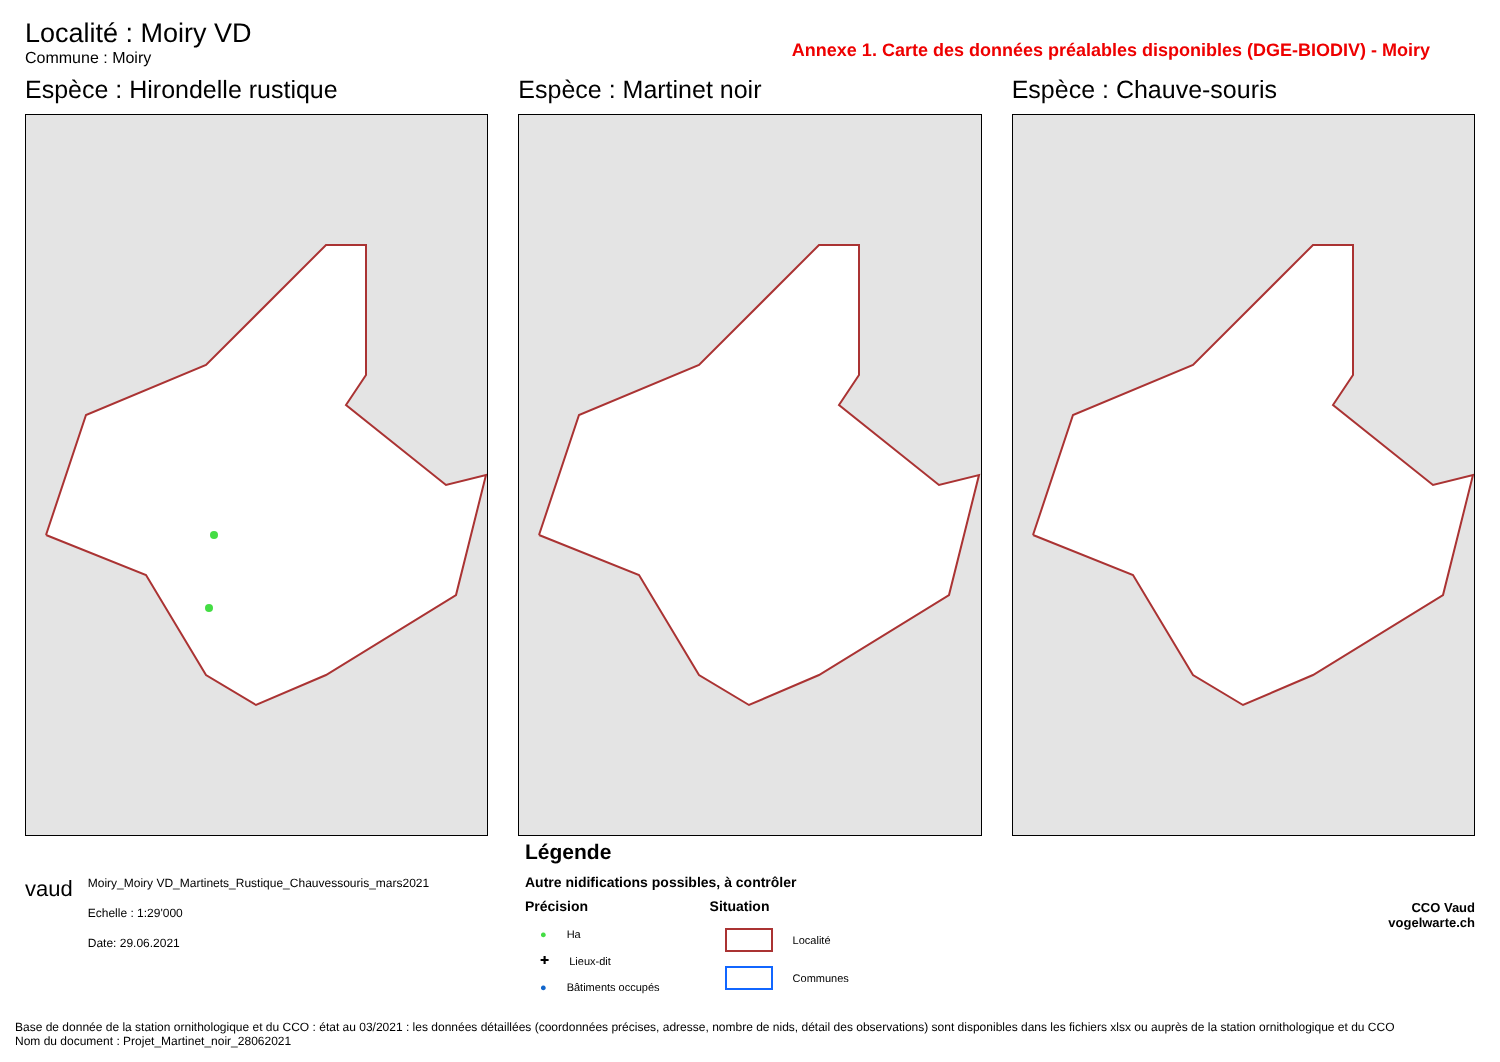Localité : Moiry VD
Commune : Moiry
Annexe 1. Carte des données préalables disponibles (DGE-BIODIV) - Moiry
Espèce : Hirondelle rustique Espèce : Martinet noir Espèce : Chauve-souris
vaud
Moiry_Moiry VD_Martinets_Rustique_Chauvessouris_mars2021
Echelle : 1:29'000
Date: 29.06.2021
Légende
Autre nidifications possibles, à contrôler
Précision
● Ha
✚ Lieux-dit
● Bâtiments occupés
Situation
Localité
Communes
CCO Vaud
vogelwarte.ch
Base de donnée de la station ornithologique et du CCO : état au 03/2021 : les données détaillées (coordonnées précises, adresse, nombre de nids, détail des observations) sont disponibles dans les fichiers xlsx ou auprès de la station ornithologique et du CCO
Nom du document : Projet_Martinet_noir_28062021